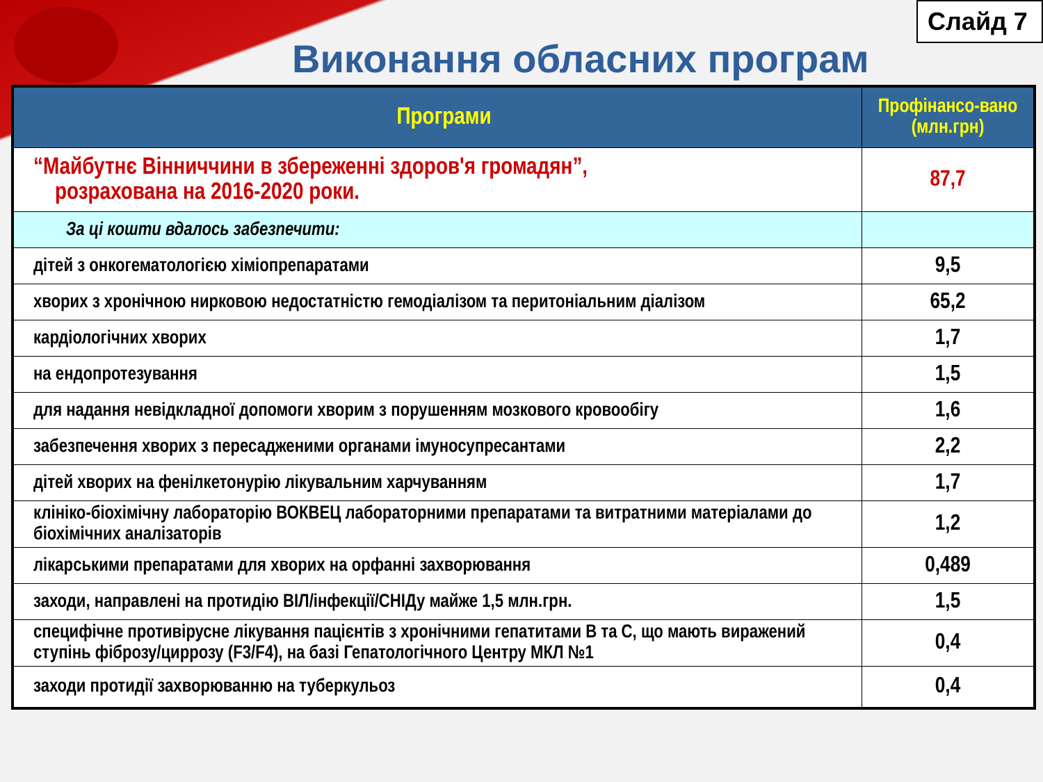Слайд 7
Виконання обласних програм
| Програми | Профінансо-вано (млн.грн) |
| --- | --- |
| “Майбутнє Вінниччини в збереженні здоров'я громадян”, розрахована на 2016-2020 роки. | 87,7 |
| За ці кошти вдалось забезпечити: | |
| дітей з онкогематологією хіміопрепаратами | 9,5 |
| хворих з хронічною нирковою недостатністю гемодіалізом та перитоніальним діалізом | 65,2 |
| кардіологічних хворих | 1,7 |
| на ендопротезування | 1,5 |
| для надання невідкладної допомоги хворим з порушенням мозкового кровообігу | 1,6 |
| забезпечення хворих з пересадженими органами імуносупресантами | 2,2 |
| дітей хворих на фенілкетонурію лікувальним харчуванням | 1,7 |
| клініко-біохімічну лабораторію ВОКВЕЦ лабораторними препаратами та витратними матеріалами до біохімічних аналізаторів | 1,2 |
| лікарськими препаратами для хворих на орфанні захворювання | 0,489 |
| заходи, направлені на протидію ВІЛ/інфекції/СНІДу майже 1,5 млн.грн. | 1,5 |
| специфічне противірусне лікування пацієнтів з хронічними гепатитами В та С, що мають виражений ступінь фіброзу/циррозу (F3/F4), на базі Гепатологічного Центру МКЛ №1 | 0,4 |
| заходи протидії захворюванню на туберкульоз | 0,4 |